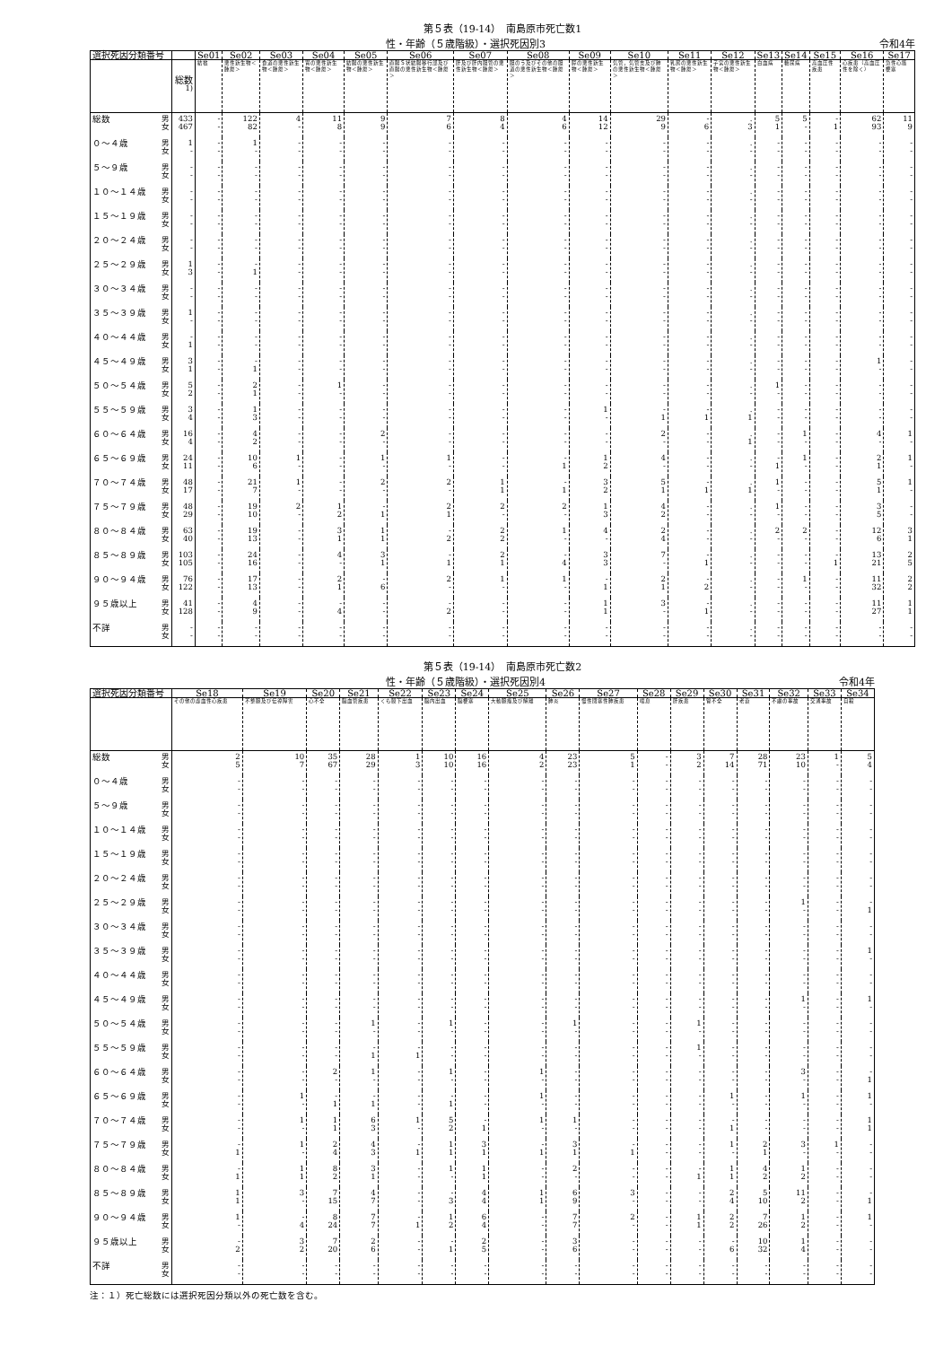第５表（19-14）　南島原市死亡数1
性・年齢（５歳階級）・選択死因別3 令和4年
| 選択死因分類番号 | | Se01 | Se02 | Se03 | Se04 | Se05 | Se06 | Se07 | Se08 | Se09 | Se10 | Se11 | Se12 | Se13 | Se14 | Se15 | Se16 | Se17 |
| --- | --- | --- | --- | --- | --- | --- | --- | --- | --- | --- | --- | --- | --- | --- | --- | --- | --- | --- |
| | 総数<sup>1)</sup> | 結核 | 悪性新生物＜腫瘍＞ | 食道の悪性新生物＜腫瘍＞ | 胃の悪性新生物＜腫瘍＞ | 結腸の悪性新生物＜腫瘍＞ | 直腸Ｓ状結腸移行部及び直腸の悪性新生物＜腫瘍＞ | 肝及び肝内胆管の悪性新生物＜腫瘍＞ | 胆のう及びその他の胆道の悪性新生物＜腫瘍＞ | 膵の悪性新生物＜腫瘍＞ | 気管，気管支及び肺の悪性新生物＜腫瘍＞ | 乳房の悪性新生物＜腫瘍＞ | 子宮の悪性新生物＜腫瘍＞ | 白血病 | 糖尿病 | 高血圧性疾患 | 心疾患（高血圧性を除く） | 急性心筋梗塞 |
| 総数 男 女 | 433 467 | - - | 122 82 | 4 - | 11 8 | 9 9 | 7 6 | 8 4 | 4 6 | 14 12 | 29 9 | - 6 | . 3 | 5 1 | 5 - | - 1 | 62 93 | 11 9 |
| ０～４歳 男 女 | 1 - | - - | 1 - | - - | - - | - - | - - | - - | - - | - - | - - | - - | . - | - - | - - | - - | - - | - - |
| ５～９歳 男 女 | - - | - - | - - | - - | - - | - - | - - | - - | - - | - - | - - | - - | . - | - - | - - | - - | - - | - - |
| １０～１４歳 男 女 | - - | - - | - - | - - | - - | - - | - - | - - | - - | - - | - - | - - | . - | - - | - - | - - | - - | - - |
| １５～１９歳 男 女 | - - | - - | - - | - - | - - | - - | - - | - - | - - | - - | - - | - - | . - | - - | - - | - - | - - | - - |
| ２０～２４歳 男 女 | - - | - - | - - | - - | - - | - - | - - | - - | - - | - - | - - | - - | . - | - - | - - | - - | - - | - - |
| ２５～２９歳 男 女 | 1 3 | - - | - 1 | - - | - - | - - | - - | - - | - - | - - | - - | - - | . - | - - | - - | - - | - - | - - |
| ３０～３４歳 男 女 | - - | - - | - - | - - | - - | - - | - - | - - | - - | - - | - - | - - | . - | - - | - - | - - | - - | - - |
| ３５～３９歳 男 女 | 1 - | - - | - - | - - | - - | - - | - - | - - | - - | - - | - - | - - | . - | - - | - - | - - | - - | - - |
| ４０～４４歳 男 女 | - 1 | - - | - - | - - | - - | - - | - - | - - | - - | - - | - - | - - | . - | - - | - - | - - | - - | - - |
| ４５～４９歳 男 女 | 3 1 | - - | - 1 | - - | - - | - - | - - | - - | - - | - - | - - | - - | . - | - - | - - | - - | 1 - | - - |
| ５０～５４歳 男 女 | 5 2 | - - | 2 1 | - - | 1 - | - - | - - | - - | - - | - - | - - | - - | . - | 1 - | - - | - - | - - | - - |
| ５５～５９歳 男 女 | 3 4 | - - | 1 3 | - - | - - | - - | - - | - - | - - | 1 - | - 1 | - 1 | . 1 | - - | - - | - - | - - | - - |
| ６０～６４歳 男 女 | 16 4 | - - | 4 2 | - - | - - | 2 - | - - | - - | - - | - - | 2 - | - - | . 1 | - - | 1 - | - - | 4 - | 1 - |
| ６５～６９歳 男 女 | 24 11 | - - | 10 6 | 1 - | - - | 1 - | 1 - | - - | - 1 | 1 2 | 4 - | - - | . - | - 1 | 1 - | - - | 2 1 | 1 - |
| ７０～７４歳 男 女 | 48 17 | - - | 21 7 | 1 - | - - | 2 - | 2 - | 1 1 | - 1 | 3 2 | 5 1 | - 1 | . 1 | 1 - | - - | - - | 5 1 | 1 - |
| ７５～７９歳 男 女 | 48 29 | - - | 19 10 | 2 - | 1 2 | - 1 | 2 1 | 2 - | 2 - | 1 3 | 4 2 | - - | . - | 1 - | - - | - - | 3 5 | - - |
| ８０～８４歳 男 女 | 63 40 | - - | 19 13 | - - | 3 1 | 1 1 | - 2 | 2 2 | 1 - | 4 - | 2 4 | - - | . - | 2 - | 2 - | - - | 12 6 | 3 1 |
| ８５～８９歳 男 女 | 103 105 | - - | 24 16 | - - | 4 - | 3 1 | - 1 | 2 1 | - 4 | 3 3 | 7 - | - 1 | . - | - - | - - | - 1 | 13 21 | 2 5 |
| ９０～９４歳 男 女 | 76 122 | - - | 17 13 | - - | 2 1 | - 6 | 2 - | 1 - | 1 - | - 1 | 2 1 | - 2 | . - | - - | 1 - | - - | 11 32 | 2 2 |
| ９５歳以上 男 女 | 41 128 | - - | 4 9 | - - | - 4 | - - | - 2 | - - | - - | 1 1 | 3 - | - 1 | . - | - - | - - | - - | 11 27 | 1 1 |
| 不詳 男 女 | - - | - - | - - | - - | - - | - - | - - | - - | - - | - - | - - | - - | . - | - - | - - | - - | - - | - - |
第５表（19-14）　南島原市死亡数2
性・年齢（５歳階級）・選択死因別4 令和4年
| 選択死因分類番号 | Se18 | Se19 | Se20 | Se21 | Se22 | Se23 | Se24 | Se25 | Se26 | Se27 | Se28 | Se29 | Se30 | Se31 | Se32 | Se33 | Se34 |
| --- | --- | --- | --- | --- | --- | --- | --- | --- | --- | --- | --- | --- | --- | --- | --- | --- | --- |
| | その他の虚血性心疾患 | 不整脈及び伝導障害 | 心不全 | 脳血管疾患 | くも膜下出血 | 脳内出血 | 脳梗塞 | 大動脈瘤及び解離 | 肺炎 | 慢性閉塞性肺疾患 | 喘息 | 肝疾患 | 腎不全 | 老衰 | 不慮の事故 | 交通事故 | 自殺 |
| 総数 男 女 | 2 5 | 10 7 | 35 67 | 28 29 | 1 3 | 10 10 | 16 16 | 4 2 | 23 23 | 5 1 | - - | 3 2 | 7 14 | 28 71 | 23 10 | 1 - | 5 4 |
| ０～４歳 男 女 | - - | - - | - - | - - | - - | - - | - - | - - | - - | - - | - - | - - | - - | - - | - - | - - | - - |
| ５～９歳 男 女 | - - | - - | - - | - - | - - | - - | - - | - - | - - | - - | - - | - - | - - | - - | - - | - - | - - |
| １０～１４歳 男 女 | - - | - - | - - | - - | - - | - - | - - | - - | - - | - - | - - | - - | - - | - - | - - | - - | - - |
| １５～１９歳 男 女 | - - | - - | - - | - - | - - | - - | - - | - - | - - | - - | - - | - - | - - | - - | - - | - - | - - |
| ２０～２４歳 男 女 | - - | - - | - - | - - | - - | - - | - - | - - | - - | - - | - - | - - | - - | - - | - - | - - | - - |
| ２５～２９歳 男 女 | - - | - - | - - | - - | - - | - - | - - | - - | - - | - - | - - | - - | - - | - - | 1 - | - - | - 1 |
| ３０～３４歳 男 女 | - - | - - | - - | - - | - - | - - | - - | - - | - - | - - | - - | - - | - - | - - | - - | - - | - - |
| ３５～３９歳 男 女 | - - | - - | - - | - - | - - | - - | - - | - - | - - | - - | - - | - - | - - | - - | - - | - - | 1 - |
| ４０～４４歳 男 女 | - - | - - | - - | - - | - - | - - | - - | - - | - - | - - | - - | - - | - - | - - | - - | - - | - - |
| ４５～４９歳 男 女 | - - | - - | - - | - - | - - | - - | - - | - - | - - | - - | - - | - - | - - | - - | 1 - | - - | 1 - |
| ５０～５４歳 男 女 | - - | - - | - - | 1 - | - - | 1 - | - - | - - | 1 - | - - | - - | 1 - | - - | - - | - - | - - | - - |
| ５５～５９歳 男 女 | - - | - - | - - | - 1 | - 1 | - - | - - | - - | - - | - - | - - | 1 - | - - | - - | - - | - - | - - |
| ６０～６４歳 男 女 | - - | - - | 2 - | 1 - | - - | 1 - | - - | 1 - | - - | - - | - - | - - | - - | - - | 3 - | - - | - 1 |
| ６５～６９歳 男 女 | - - | 1 - | - 1 | - 1 | - - | - 1 | - - | 1 - | - - | - - | - - | - - | 1 - | - - | 1 - | - - | 1 - |
| ７０～７４歳 男 女 | - - | 1 - | 1 1 | 6 3 | 1 - | 5 2 | - 1 | 1 - | 1 - | - - | - - | - - | - 1 | - - | - - | - - | 1 1 |
| ７５～７９歳 男 女 | - 1 | 1 - | 2 4 | 4 3 | - 1 | 1 1 | 3 1 | - 1 | 3 1 | - 1 | - - | - - | 1 - | 2 1 | 3 - | 1 - | - - |
| ８０～８４歳 男 女 | - 1 | 1 1 | 8 2 | 3 1 | - - | 1 - | 1 1 | - - | 2 - | - - | - - | - 1 | 1 1 | 4 2 | 1 2 | - - | - - |
| ８５～８９歳 男 女 | 1 1 | 3 - | 7 15 | 4 7 | - - | - 3 | 4 4 | 1 1 | 6 9 | 3 - | - - | - - | 2 4 | 5 10 | 11 2 | - - | - 1 |
| ９０～９４歳 男 女 | 1 - | - 4 | 8 24 | 7 7 | - 1 | 1 2 | 6 4 | - - | 7 7 | 2 - | - - | 1 1 | 2 2 | 7 26 | 1 2 | - - | 1 - |
| ９５歳以上 男 女 | - 2 | 3 2 | 7 20 | 2 6 | - - | - 1 | 2 5 | - - | 3 6 | - - | - - | - - | - 6 | 10 32 | 1 4 | - - | - - |
| 不詳 男 女 | - - | - - | - - | - - | - - | - - | - - | - - | - - | - - | - - | - - | - - | - - | - - | - - | - - |
注：１）死亡総数には選択死因分類以外の死亡数を含む。